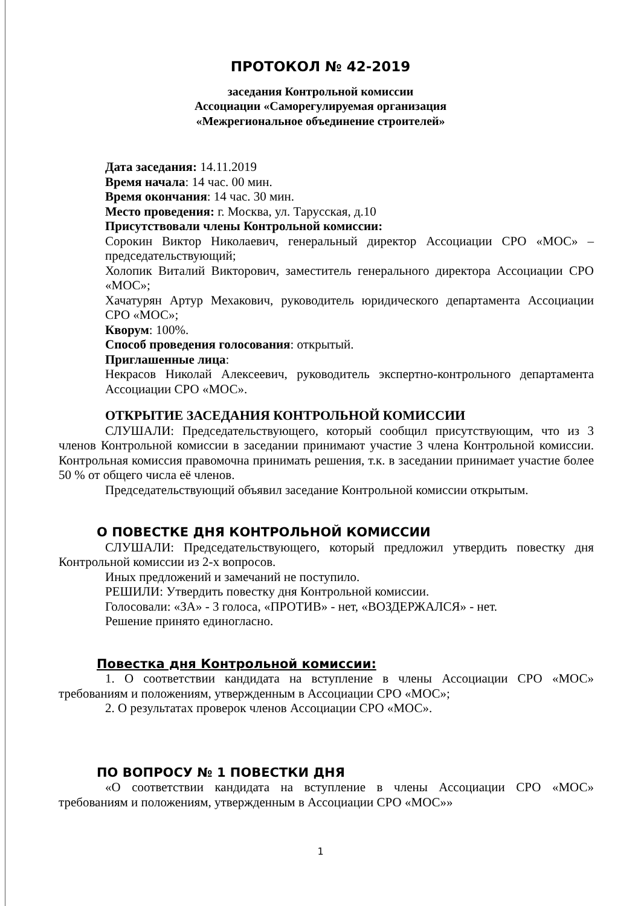ПРОТОКОЛ № 42-2019
заседания Контрольной комиссии
Ассоциации «Саморегулируемая организация
«Межрегиональное объединение строителей»
Дата заседания: 14.11.2019
Время начала: 14 час. 00 мин.
Время окончания: 14 час. 30 мин.
Место проведения: г. Москва, ул. Тарусская, д.10
Присутствовали члены Контрольной комиссии:
Сорокин Виктор Николаевич, генеральный директор Ассоциации СРО «МОС» – председательствующий;
Холопик Виталий Викторович, заместитель генерального директора Ассоциации СРО «МОС»;
Хачатурян Артур Мехакович, руководитель юридического департамента Ассоциации СРО «МОС»;
Кворум: 100%.
Способ проведения голосования: открытый.
Приглашенные лица:
Некрасов Николай Алексеевич, руководитель экспертно-контрольного департамента Ассоциации СРО «МОС».
ОТКРЫТИЕ ЗАСЕДАНИЯ КОНТРОЛЬНОЙ КОМИССИИ
СЛУШАЛИ: Председательствующего, который сообщил присутствующим, что из 3 членов Контрольной комиссии в заседании принимают участие 3 члена Контрольной комиссии. Контрольная комиссия правомочна принимать решения, т.к. в заседании принимает участие более 50 % от общего числа её членов.
Председательствующий объявил заседание Контрольной комиссии открытым.
О ПОВЕСТКЕ ДНЯ КОНТРОЛЬНОЙ КОМИССИИ
СЛУШАЛИ: Председательствующего, который предложил утвердить повестку дня Контрольной комиссии из 2-х вопросов.
Иных предложений и замечаний не поступило.
РЕШИЛИ: Утвердить повестку дня Контрольной комиссии.
Голосовали: «ЗА» - 3 голоса, «ПРОТИВ» - нет, «ВОЗДЕРЖАЛСЯ» - нет.
Решение принято единогласно.
Повестка дня Контрольной комиссии:
1. О соответствии кандидата на вступление в члены Ассоциации СРО «МОС» требованиям и положениям, утвержденным в Ассоциации СРО «МОС»;
2. О результатах проверок членов Ассоциации СРО «МОС».
ПО ВОПРОСУ № 1 ПОВЕСТКИ ДНЯ
«О соответствии кандидата на вступление в члены Ассоциации СРО «МОС» требованиям и положениям, утвержденным в Ассоциации СРО «МОС»»
1